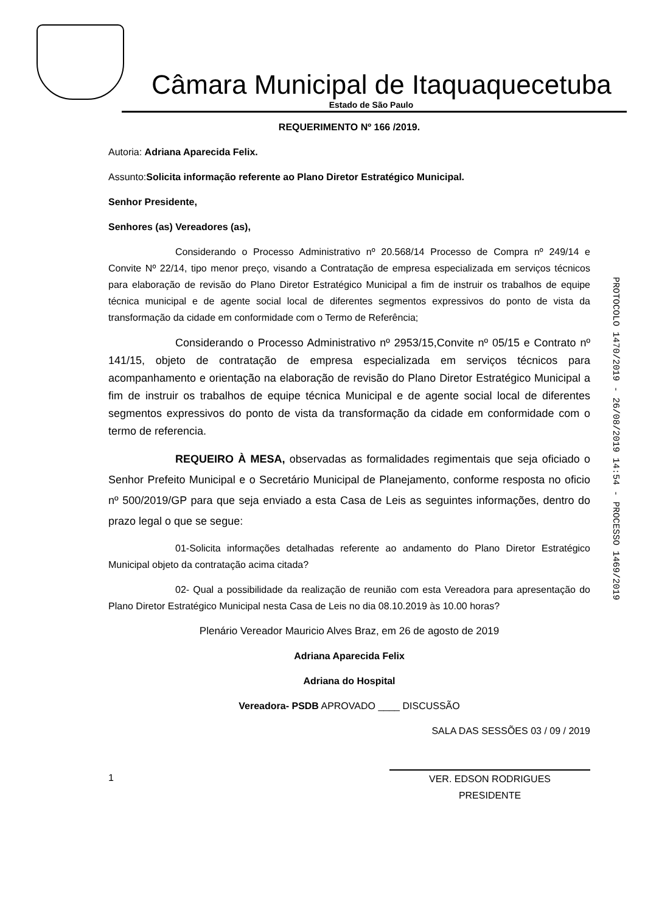Câmara Municipal de Itaquaquecetuba
Estado de São Paulo
REQUERIMENTO Nº 166 /2019.
Autoria: Adriana Aparecida Felix.
Assunto:Solicita informação referente ao Plano Diretor Estratégico Municipal.
Senhor Presidente,
Senhores (as) Vereadores (as),
Considerando o Processo Administrativo nº 20.568/14 Processo de Compra nº 249/14 e Convite Nº 22/14, tipo menor preço, visando a Contratação de empresa especializada em serviços técnicos para elaboração de revisão do Plano Diretor Estratégico Municipal a fim de instruir os trabalhos de equipe técnica municipal e de agente social local de diferentes segmentos expressivos do ponto de vista da transformação da cidade em conformidade com o Termo de Referência;
Considerando o Processo Administrativo nº 2953/15,Convite nº 05/15 e Contrato nº 141/15, objeto de contratação de empresa especializada em serviços técnicos para acompanhamento e orientação na elaboração de revisão do Plano Diretor Estratégico Municipal a fim de instruir os trabalhos de equipe técnica Municipal e de agente social local de diferentes segmentos expressivos do ponto de vista da transformação da cidade em conformidade com o termo de referencia.
REQUEIRO À MESA, observadas as formalidades regimentais que seja oficiado o Senhor Prefeito Municipal e o Secretário Municipal de Planejamento, conforme resposta no oficio nº 500/2019/GP para que seja enviado a esta Casa de Leis as seguintes informações, dentro do prazo legal o que se segue:
01-Solicita informações detalhadas referente ao andamento do Plano Diretor Estratégico Municipal objeto da contratação acima citada?
02- Qual a possibilidade da realização de reunião com esta Vereadora para apresentação do Plano Diretor Estratégico Municipal nesta Casa de Leis no dia 08.10.2019 às 10.00 horas?
Plenário Vereador Mauricio Alves Braz, em 26 de agosto de 2019
Adriana Aparecida Felix
Adriana do Hospital
Vereadora- PSDB APROVADO ____ DISCUSSÃO
SALA DAS SESSÕES 03 / 09 / 2019
1 VER. EDSON RODRIGUES
PRESIDENTE
PROTOCOLO 1470/2019 - 26/08/2019 14:54 - PROCESSO 1469/2019